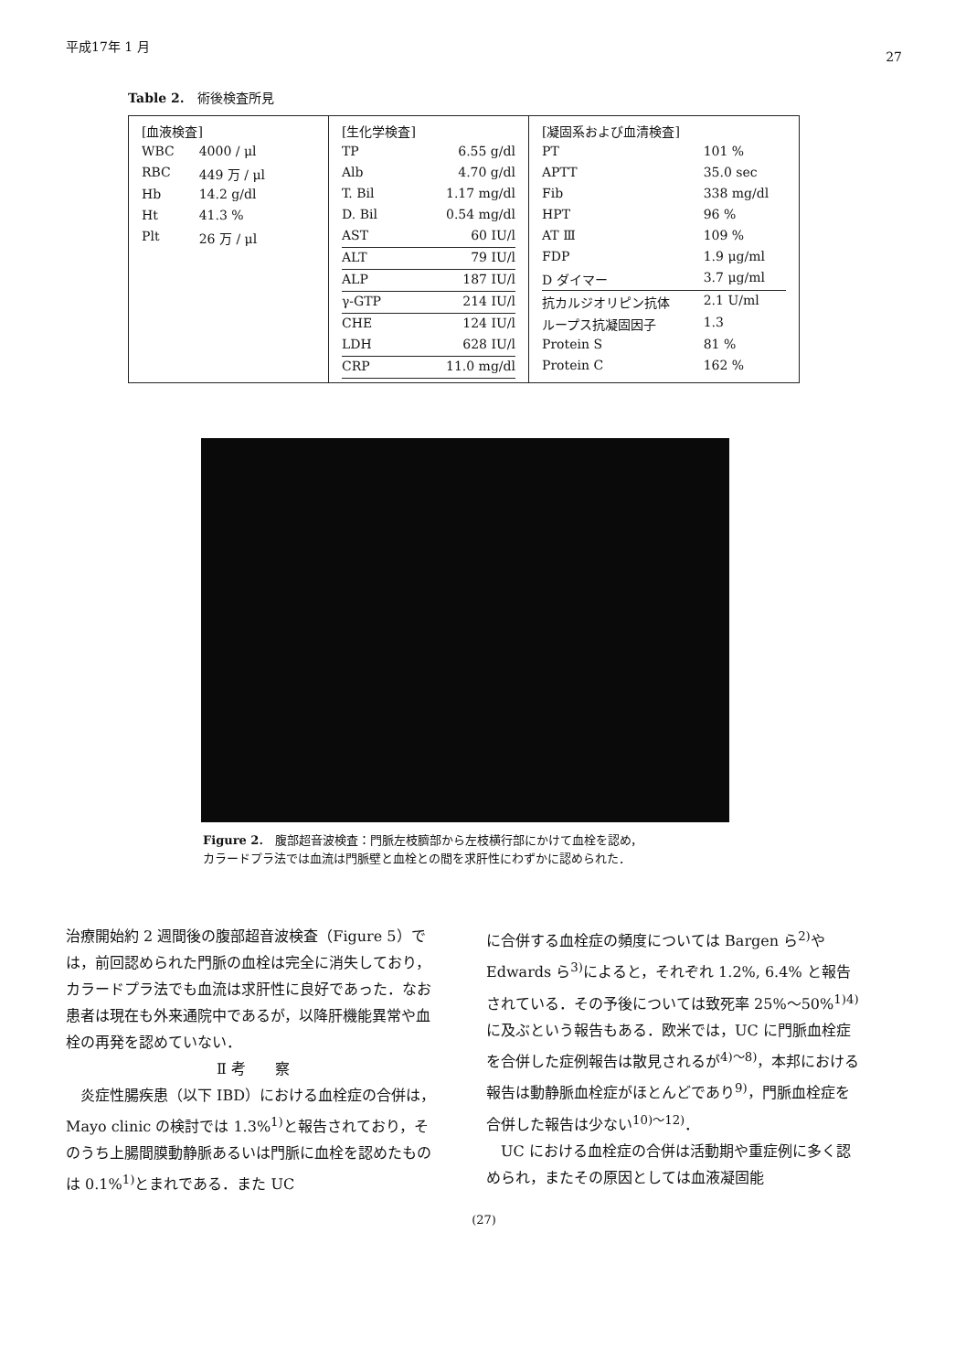平成17年 1 月 27
Table 2.　術後検査所見
| / [血液検査] / / / WBC / 4000 / μl / / RBC / 449 万 / μl / / Hb / 14.2 g/dl / / Ht / 41.3 % / / Plt / 26 万 / μl / | / [生化学検査] / / / TP / 6.55 g/dl / / Alb / 4.70 g/dl / / T. Bil / 1.17 mg/dl / / D. Bil / 0.54 mg/dl / / AST / 60 IU/l / / ALT / 79 IU/l / / ALP / 187 IU/l / / γ-GTP / 214 IU/l / / CHE / 124 IU/l / / LDH / 628 IU/l / / CRP / 11.0 mg/dl / | / [凝固系および血清検査] / / / PT / 101 % / / APTT / 35.0 sec / / Fib / 338 mg/dl / / HPT / 96 % / / AT Ⅲ / 109 % / / FDP / 1.9 μg/ml / / D ダイマー / 3.7 μg/ml / / 抗カルジオリピン抗体 / 2.1 U/ml / / ループス抗凝固因子 / 1.3 / / Protein S / 81 % / / Protein C / 162 % / |
Figure 2.　腹部超音波検査：門脈左枝臍部から左枝横行部にかけて血栓を認め，
カラードプラ法では血流は門脈壁と血栓との間を求肝性にわずかに認められた．
治療開始約 2 週間後の腹部超音波検査（Figure 5）では，前回認められた門脈の血栓は完全に消失しており，カラードプラ法でも血流は求肝性に良好であった．なお患者は現在も外来通院中であるが，以降肝機能異常や血栓の再発を認めていない．
Ⅱ 考　　察
　炎症性腸疾患（以下 IBD）における血栓症の合併は，Mayo clinic の検討では 1.3%<sup>1)</sup>と報告されており，そのうち上腸間膜動静脈あるいは門脈に血栓を認めたものは 0.1%<sup>1)</sup>とまれである．また UC
に合併する血栓症の頻度については Bargen ら<sup>2)</sup>や Edwards ら<sup>3)</sup>によると，それぞれ 1.2%, 6.4% と報告されている．その予後については致死率 25%〜50%<sup>1)4)</sup>に及ぶという報告もある．欧米では，UC に門脈血栓症を合併した症例報告は散見されるが<sup>4)〜8)</sup>，本邦における報告は動静脈血栓症がほとんどであり<sup>9)</sup>，門脈血栓症を合併した報告は少ない<sup>10)〜12)</sup>．
　UC における血栓症の合併は活動期や重症例に多く認められ，またその原因としては血液凝固能
(27)